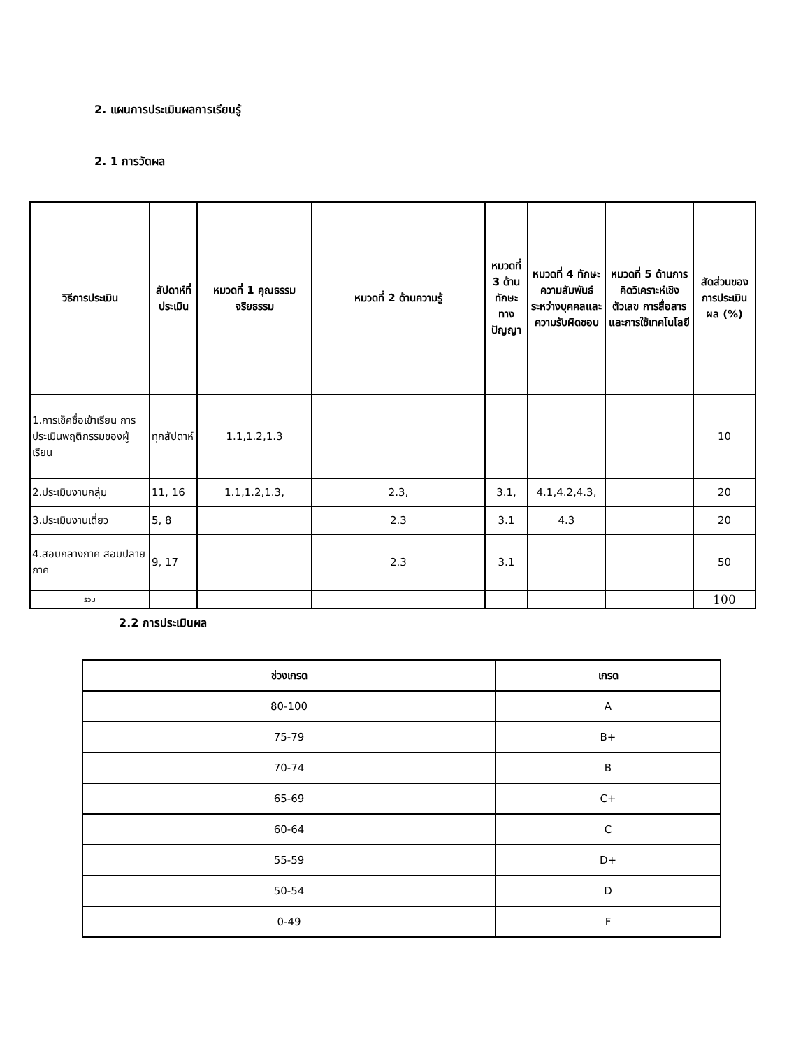2. แผนการประเมินผลการเรียนรู้
2. 1 การวัดผล
| วิธีการประเมิน | สัปดาห์ที่ประเมิน | หมวดที่ 1 คุณธรรม จริยธรรม | หมวดที่ 2 ด้านความรู้ | หมวดที่ 3 ด้านทักษะทางปัญญา | หมวดที่ 4 ทักษะความสัมพันธ์ระหว่างบุคคลและความรับผิดชอบ | หมวดที่ 5 ด้านการคิดวิเคราะห์เชิงตัวเลข การสื่อสาร และการใช้เทคโนโลยี | สัดส่วนของการประเมินผล (%) |
| --- | --- | --- | --- | --- | --- | --- | --- |
| 1.การเช็คชื่อเข้าเรียน การประเมินพฤติกรรมของผู้เรียน | ทุกสัปดาห์ | 1.1,1.2,1.3 | | | | | 10 |
| 2.ประเมินงานกลุ่ม | 11, 16 | 1.1,1.2,1.3, | 2.3, | 3.1, | 4.1,4.2,4.3, | | 20 |
| 3.ประเมินงานเดี่ยว | 5, 8 | | 2.3 | 3.1 | 4.3 | | 20 |
| 4.สอบกลางภาค สอบปลายภาค | 9, 17 | | 2.3 | 3.1 | | | 50 |
| รวม | | | | | | | 100 |
2.2 การประเมินผล
| ช่วงเกรด | เกรด |
| --- | --- |
| 80-100 | A |
| 75-79 | B+ |
| 70-74 | B |
| 65-69 | C+ |
| 60-64 | C |
| 55-59 | D+ |
| 50-54 | D |
| 0-49 | F |